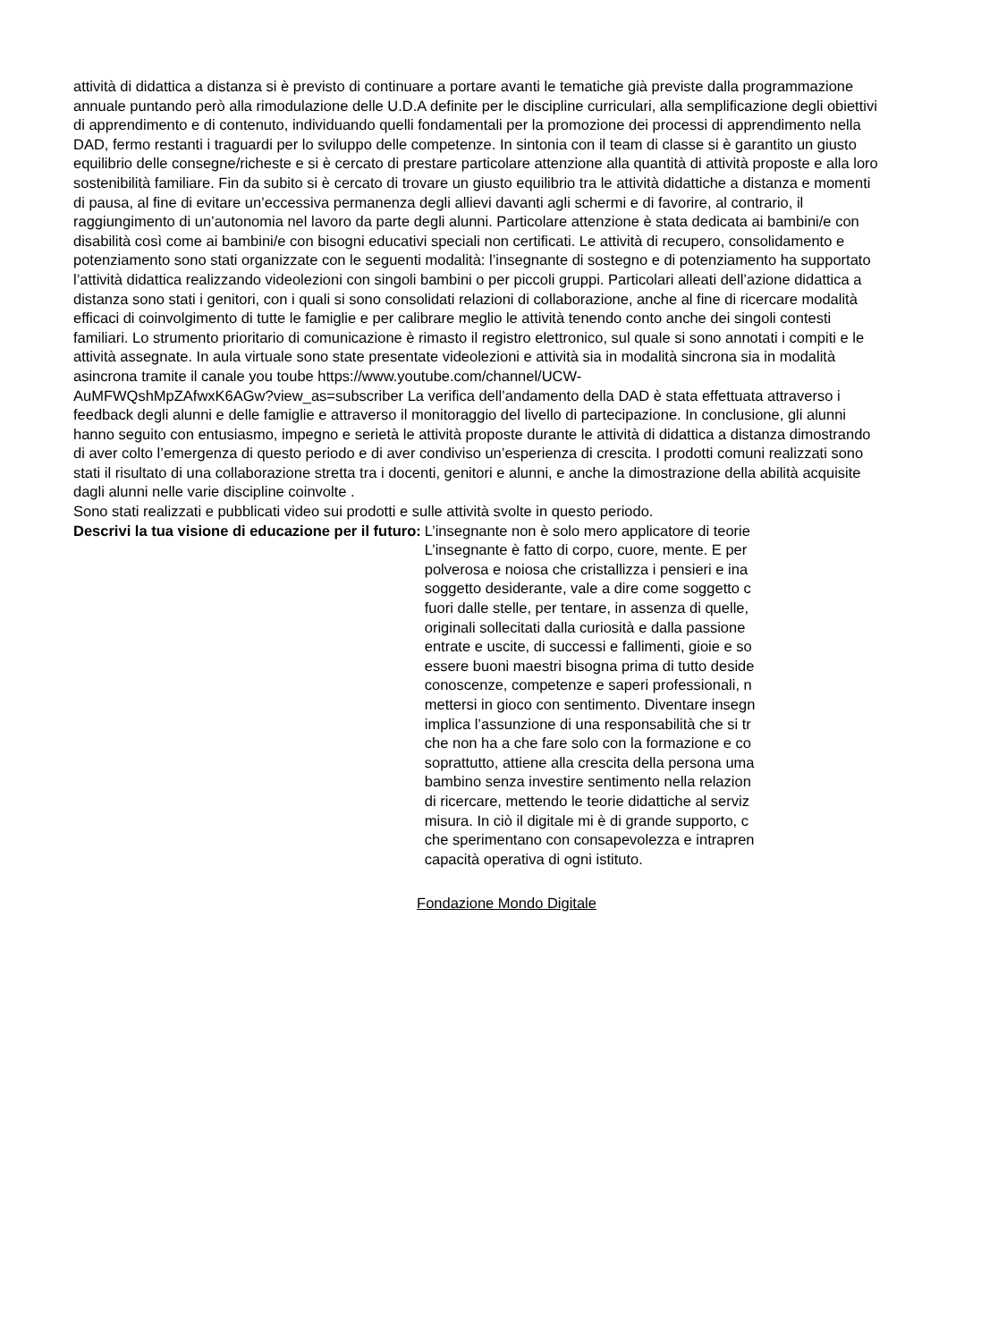attività di didattica a distanza si è previsto di continuare a portare avanti le tematiche già previste dalla programmazione annuale puntando però alla rimodulazione delle U.D.A definite per le discipline curriculari, alla semplificazione degli obiettivi di apprendimento e di contenuto, individuando quelli fondamentali per la promozione dei processi di apprendimento nella DAD, fermo restanti i traguardi per lo sviluppo delle competenze. In sintonia con il team di classe si è garantito un giusto equilibrio delle consegne/richeste e si è cercato di prestare particolare attenzione alla quantità di attività proposte e alla loro sostenibilità familiare. Fin da subito si è cercato di trovare un giusto equilibrio tra le attività didattiche a distanza e momenti di pausa, al fine di evitare un’eccessiva permanenza degli allievi davanti agli schermi e di favorire, al contrario, il raggiungimento di un’autonomia nel lavoro da parte degli alunni. Particolare attenzione è stata dedicata ai bambini/e con disabilità così come ai bambini/e con bisogni educativi speciali non certificati. Le attività di recupero, consolidamento e potenziamento sono stati organizzate con le seguenti modalità: l’insegnante di sostegno e di potenziamento ha supportato l’attività didattica realizzando videolezioni con singoli bambini o per piccoli gruppi. Particolari alleati dell’azione didattica a distanza sono stati i genitori, con i quali si sono consolidati relazioni di collaborazione, anche al fine di ricercare modalità efficaci di coinvolgimento di tutte le famiglie e per calibrare meglio le attività tenendo conto anche dei singoli contesti familiari. Lo strumento prioritario di comunicazione è rimasto il registro elettronico, sul quale si sono annotati i compiti e le attività assegnate. In aula virtuale sono state presentate videolezioni e attività sia in modalità sincrona sia in modalità asincrona tramite il canale you toube https://www.youtube.com/channel/UCW-
AuMFWQshMpZAfwxK6AGw?view_as=subscriber La verifica dell’andamento della DAD è stata effettuata attraverso i feedback degli alunni e delle famiglie e attraverso il monitoraggio del livello di partecipazione. In conclusione, gli alunni hanno seguito con entusiasmo, impegno e serietà le attività proposte durante le attività di didattica a distanza dimostrando di aver colto l’emergenza di questo periodo e di aver condiviso un’esperienza di crescita. I prodotti comuni realizzati sono stati il risultato di una collaborazione stretta tra i docenti, genitori e alunni, e anche la dimostrazione della abilità acquisite dagli alunni nelle varie discipline coinvolte .
Sono stati realizzati e pubblicati video sui prodotti e sulle attività svolte in questo periodo.
Descrivi la tua visione di educazione per il futuro:
L’insegnante non è solo mero applicatore di teorie
L’insegnante è fatto di corpo, cuore, mente. E per
polverosa e noiosa che cristallizza i pensieri e ina
soggetto desiderante, vale a dire come soggetto c
fuori dalle stelle, per tentare, in assenza di quelle,
originali sollecitati dalla curiosità e dalla passione
entrate e uscite, di successi e fallimenti, gioie e so
essere buoni maestri bisogna prima di tutto deside
conoscenze, competenze e saperi professionali, n
mettersi in gioco con sentimento. Diventare insegn
implica l’assunzione di una responsabilità che si tr
che non ha a che fare solo con la formazione e co
soprattutto, attiene alla crescita della persona uma
bambino senza investire sentimento nella relazion
di ricercare, mettendo le teorie didattiche al serviz
misura. In ciò il digitale mi è di grande supporto, c
che sperimentano con consapevolezza e intrapren
capacità operativa di ogni istituto.
Fondazione Mondo Digitale